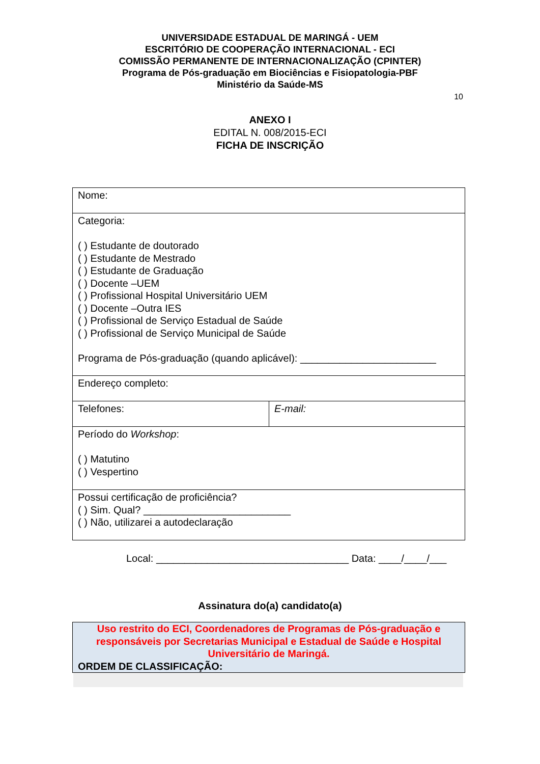UNIVERSIDADE ESTADUAL DE MARINGÁ - UEM
ESCRITÓRIO DE COOPERAÇÃO INTERNACIONAL - ECI
COMISSÃO PERMANENTE DE INTERNACIONALIZAÇÃO (CPINTER)
Programa de Pós-graduação em Biociências e Fisiopatologia-PBF
Ministério da Saúde-MS
10
ANEXO I
EDITAL N. 008/2015-ECI
FICHA DE INSCRIÇÃO
| Nome: | |
| Categoria: ( ) Estudante de doutorado ( ) Estudante de Mestrado ( ) Estudante de Graduação ( ) Docente –UEM ( ) Profissional Hospital Universitário UEM ( ) Docente –Outra IES ( ) Profissional de Serviço Estadual de Saúde ( ) Profissional de Serviço Municipal de Saúde Programa de Pós-graduação (quando aplicável): ________________________ | |
| Endereço completo: | |
| Telefones: | E-mail: |
| Período do Workshop : ( ) Matutino ( ) Vespertino | |
| Possui certificação de proficiência? ( ) Sim. Qual? __________________________ ( ) Não, utilizarei a autodeclaração | |
Local: __________________________________ Data: ____/____/___
Assinatura do(a) candidato(a)
Uso restrito do ECI, Coordenadores de Programas de Pós-graduação e responsáveis por Secretarias Municipal e Estadual de Saúde e Hospital Universitário de Maringá.
ORDEM DE CLASSIFICAÇÃO: